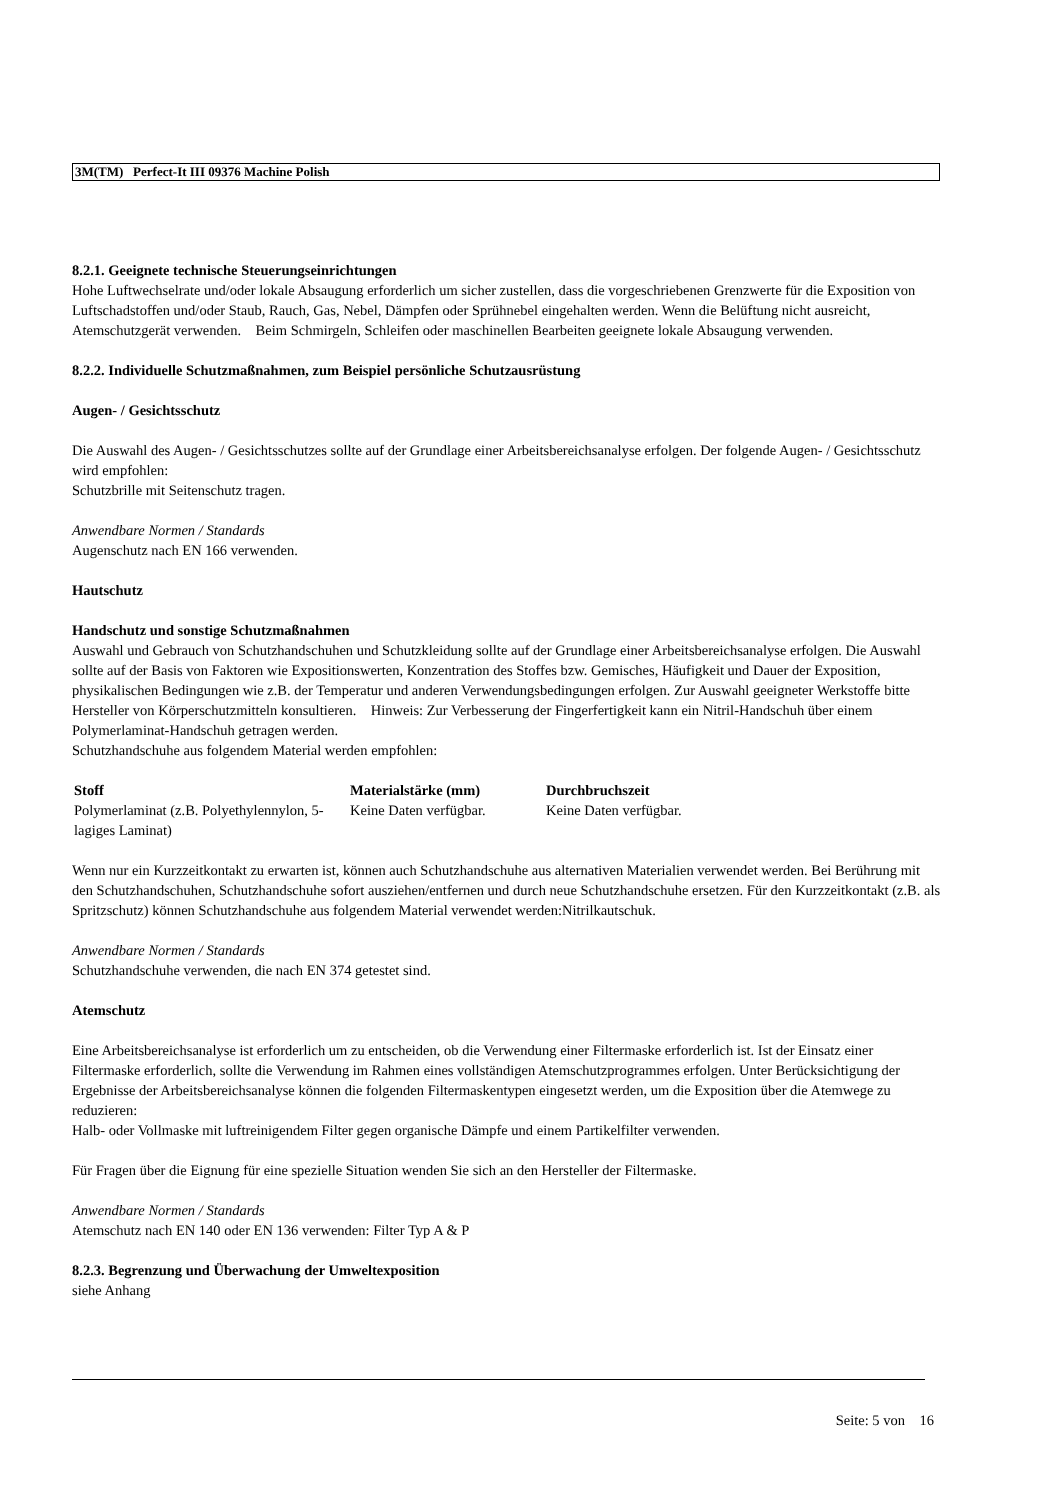3M(TM) Perfect-It III 09376 Machine Polish
8.2.1. Geeignete technische Steuerungseinrichtungen
Hohe Luftwechselrate und/oder lokale Absaugung erforderlich um sicher zustellen, dass die vorgeschriebenen Grenzwerte für die Exposition von Luftschadstoffen und/oder Staub, Rauch, Gas, Nebel, Dämpfen oder Sprühnebel eingehalten werden. Wenn die Belüftung nicht ausreicht, Atemschutzgerät verwenden. Beim Schmirgeln, Schleifen oder maschinellen Bearbeiten geeignete lokale Absaugung verwenden.
8.2.2. Individuelle Schutzmaßnahmen, zum Beispiel persönliche Schutzausrüstung
Augen- / Gesichtsschutz
Die Auswahl des Augen- / Gesichtsschutzes sollte auf der Grundlage einer Arbeitsbereichsanalyse erfolgen. Der folgende Augen- / Gesichtsschutz wird empfohlen:
Schutzbrille mit Seitenschutz tragen.
Anwendbare Normen / Standards
Augenschutz nach EN 166 verwenden.
Hautschutz
Handschutz und sonstige Schutzmaßnahmen
Auswahl und Gebrauch von Schutzhandschuhen und Schutzkleidung sollte auf der Grundlage einer Arbeitsbereichsanalyse erfolgen. Die Auswahl sollte auf der Basis von Faktoren wie Expositionswerten, Konzentration des Stoffes bzw. Gemisches, Häufigkeit und Dauer der Exposition, physikalischen Bedingungen wie z.B. der Temperatur und anderen Verwendungsbedingungen erfolgen. Zur Auswahl geeigneter Werkstoffe bitte Hersteller von Körperschutzmitteln konsultieren. Hinweis: Zur Verbesserung der Fingerfertigkeit kann ein Nitril-Handschuh über einem Polymerlaminat-Handschuh getragen werden.
Schutzhandschuhe aus folgendem Material werden empfohlen:
| Stoff | Materialstärke (mm) | Durchbruchszeit |
| --- | --- | --- |
| Polymerlaminat (z.B. Polyethylennylon, 5-lagiges Laminat) | Keine Daten verfügbar. | Keine Daten verfügbar. |
Wenn nur ein Kurzzeitkontakt zu erwarten ist, können auch Schutzhandschuhe aus alternativen Materialien verwendet werden. Bei Berührung mit den Schutzhandschuhen, Schutzhandschuhe sofort ausziehen/entfernen und durch neue Schutzhandschuhe ersetzen. Für den Kurzzeitkontakt (z.B. als Spritzschutz) können Schutzhandschuhe aus folgendem Material verwendet werden:Nitrilkautschuk.
Anwendbare Normen / Standards
Schutzhandschuhe verwenden, die nach EN 374 getestet sind.
Atemschutz
Eine Arbeitsbereichsanalyse ist erforderlich um zu entscheiden, ob die Verwendung einer Filtermaske erforderlich ist. Ist der Einsatz einer Filtermaske erforderlich, sollte die Verwendung im Rahmen eines vollständigen Atemschutzprogrammes erfolgen. Unter Berücksichtigung der Ergebnisse der Arbeitsbereichsanalyse können die folgenden Filtermaskentypen eingesetzt werden, um die Exposition über die Atemwege zu reduzieren:
Halb- oder Vollmaske mit luftreinigendem Filter gegen organische Dämpfe und einem Partikelfilter verwenden.
Für Fragen über die Eignung für eine spezielle Situation wenden Sie sich an den Hersteller der Filtermaske.
Anwendbare Normen / Standards
Atemschutz nach EN 140 oder EN 136 verwenden: Filter Typ A & P
8.2.3. Begrenzung und Überwachung der Umweltexposition
siehe Anhang
Seite: 5 von 16